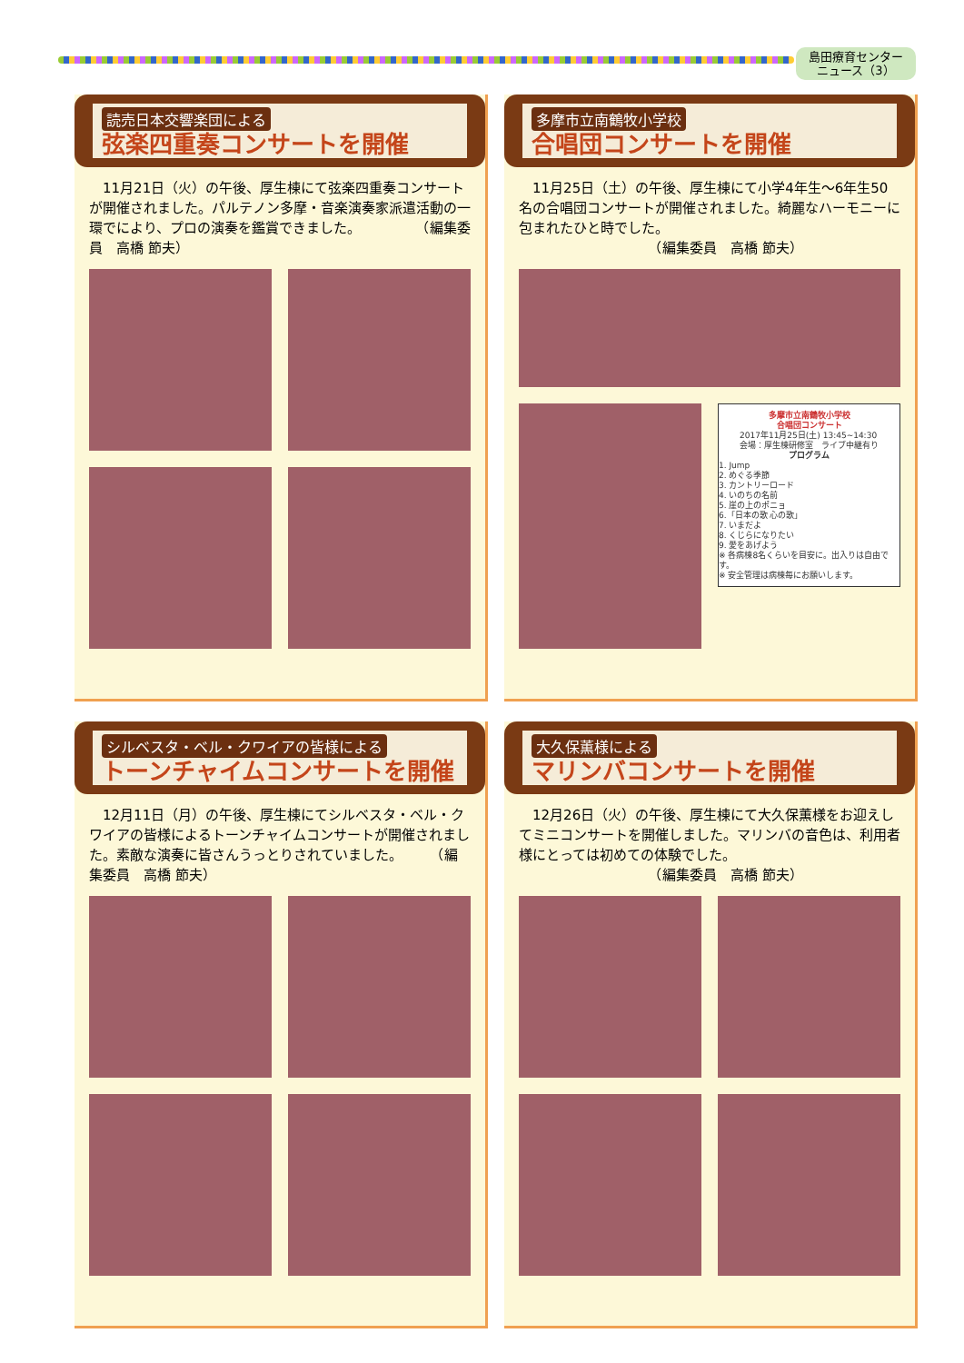島田療育センター
ニュース（3）
読売日本交響楽団による
弦楽四重奏コンサートを開催
11月21日（火）の午後、厚生棟にて弦楽四重奏コンサートが開催されました。パルテノン多摩・音楽演奏家派遣活動の一環でにより、プロの演奏を鑑賞できました。　　　　　（編集委員　高橋 節夫）
多摩市立南鶴牧小学校
合唱団コンサートを開催
11月25日（土）の午後、厚生棟にて小学4年生～6年生50名の合唱団コンサートが開催されました。綺麗なハーモニーに包まれたひと時でした。
　　　　　　　　　　（編集委員　高橋 節夫）
多摩市立南鶴牧小学校
合唱団コンサート
2017年11月25日(土) 13:45~14:30
会場：厚生棟研修室　ライブ中継有り
プログラム
1. Jump
2. めぐる季節
3. カントリーロード
4. いのちの名前
5. 崖の上のポニョ
6.「日本の歌 心の歌」
7. いまだよ
8. くじらになりたい
9. 愛をあげよう
※ 各病棟8名くらいを目安に。出入りは自由です。
※ 安全管理は病棟毎にお願いします。
シルベスタ・ベル・クワイアの皆様による
トーンチャイムコンサートを開催
12月11日（月）の午後、厚生棟にてシルベスタ・ベル・クワイアの皆様によるトーンチャイムコンサートが開催されました。素敵な演奏に皆さんうっとりされていました。　　　（編集委員　高橋 節夫）
大久保薫様による
マリンバコンサートを開催
12月26日（火）の午後、厚生棟にて大久保薫様をお迎えしてミニコンサートを開催しました。マリンバの音色は、利用者様にとっては初めての体験でした。
　　　　　　　　　　（編集委員　高橋 節夫）